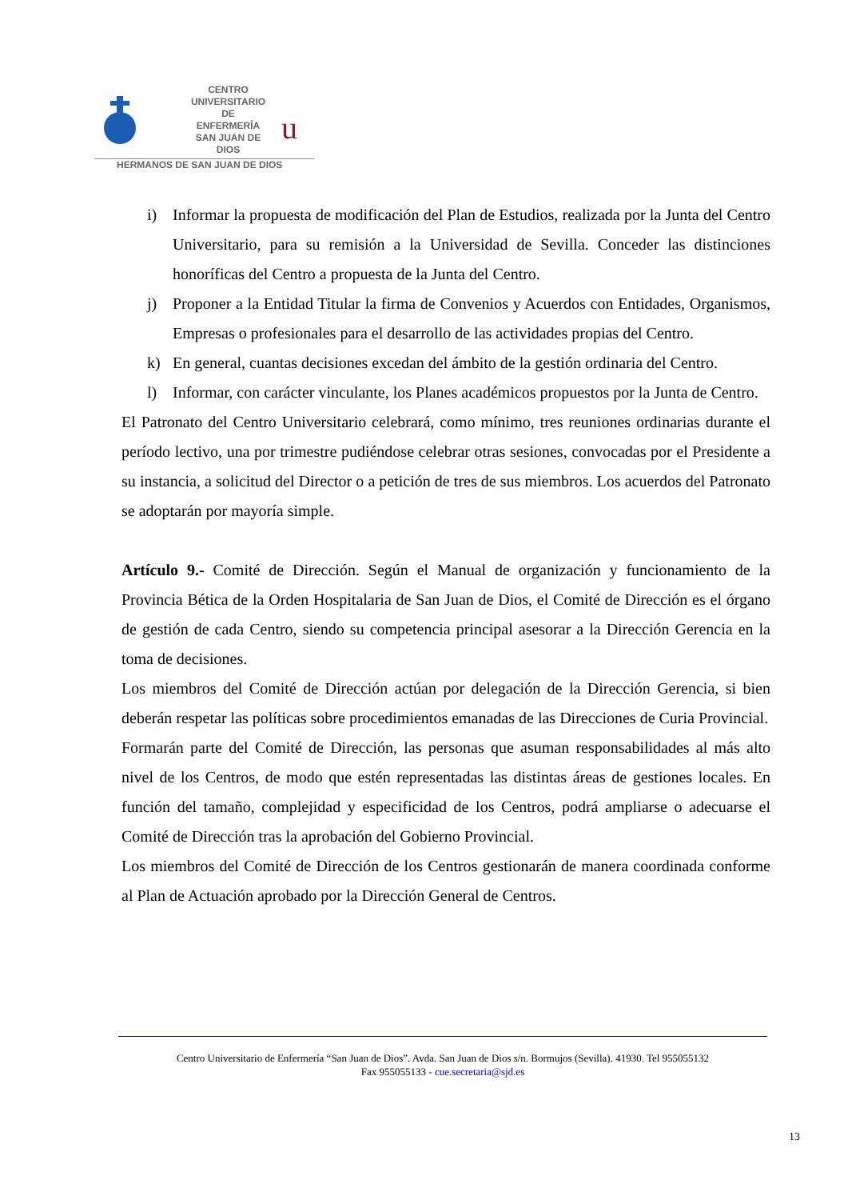CENTRO
UNIVERSITARIO
DE ENFERMERÍA
SAN JUAN DE DIOS
u
HERMANOS DE SAN JUAN DE DIOS
i) Informar la propuesta de modificación del Plan de Estudios, realizada por la Junta del Centro Universitario, para su remisión a la Universidad de Sevilla. Conceder las distinciones honoríficas del Centro a propuesta de la Junta del Centro.
j) Proponer a la Entidad Titular la firma de Convenios y Acuerdos con Entidades, Organismos, Empresas o profesionales para el desarrollo de las actividades propias del Centro.
k) En general, cuantas decisiones excedan del ámbito de la gestión ordinaria del Centro.
l) Informar, con carácter vinculante, los Planes académicos propuestos por la Junta de Centro.
El Patronato del Centro Universitario celebrará, como mínimo, tres reuniones ordinarias durante el período lectivo, una por trimestre pudiéndose celebrar otras sesiones, convocadas por el Presidente a su instancia, a solicitud del Director o a petición de tres de sus miembros. Los acuerdos del Patronato se adoptarán por mayoría simple.
Artículo 9.- Comité de Dirección. Según el Manual de organización y funcionamiento de la Provincia Bética de la Orden Hospitalaria de San Juan de Dios, el Comité de Dirección es el órgano de gestión de cada Centro, siendo su competencia principal asesorar a la Dirección Gerencia en la toma de decisiones.
Los miembros del Comité de Dirección actúan por delegación de la Dirección Gerencia, si bien deberán respetar las políticas sobre procedimientos emanadas de las Direcciones de Curia Provincial.
Formarán parte del Comité de Dirección, las personas que asuman responsabilidades al más alto nivel de los Centros, de modo que estén representadas las distintas áreas de gestiones locales. En función del tamaño, complejidad y especificidad de los Centros, podrá ampliarse o adecuarse el Comité de Dirección tras la aprobación del Gobierno Provincial.
Los miembros del Comité de Dirección de los Centros gestionarán de manera coordinada conforme al Plan de Actuación aprobado por la Dirección General de Centros.
Centro Universitario de Enfermería “San Juan de Dios”. Avda. San Juan de Dios s/n. Bormujos (Sevilla). 41930. Tel 955055132
Fax 955055133 - cue.secretaria@sjd.es
13